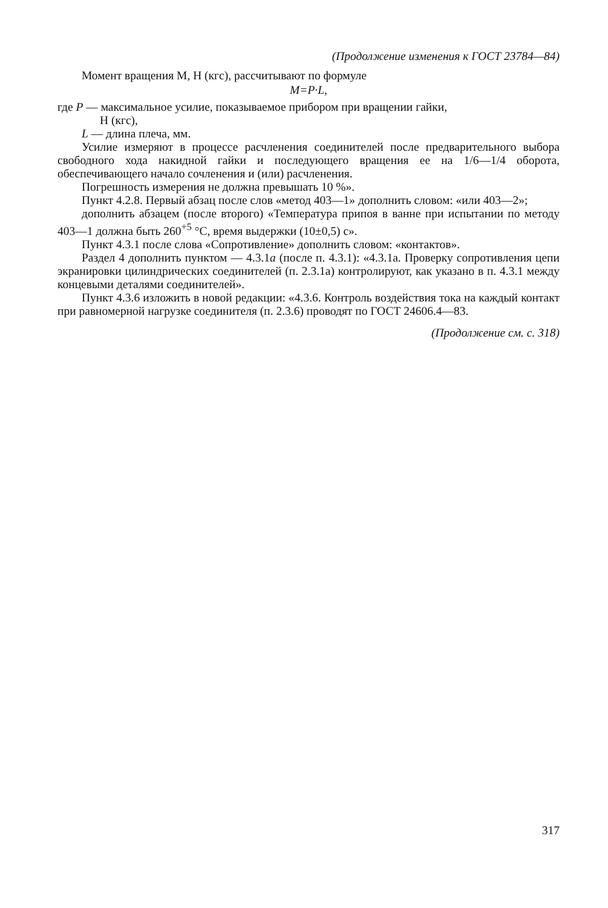(Продолжение изменения к ГОСТ 23784—84)
Момент вращения М, Н (кгс), рассчитывают по формуле
M=P·L,
где P — максимальное усилие, показываемое прибором при вращении гайки,
Н (кгс),
L — длина плеча, мм.
Усилие измеряют в процессе расчленения соединителей после предварительного выбора свободного хода накидной гайки и последующего вращения ее на 1/6—1/4 оборота, обеспечивающего начало сочленения и (или) расчленения.
Погрешность измерения не должна превышать 10 %».
Пункт 4.2.8. Первый абзац после слов «метод 403—1» дополнить словом: «или 403—2»;
дополнить абзацем (после второго) «Температура припоя в ванне при испытании по методу 403—1 должна быть 260<sup>+5</sup> °С, время выдержки (10±0,5) с».
Пункт 4.3.1 после слова «Сопротивление» дополнить словом: «контактов».
Раздел 4 дополнить пунктом — 4.3.1а (после п. 4.3.1): «4.3.1а. Проверку сопротивления цепи экранировки цилиндрических соединителей (п. 2.3.1а) контролируют, как указано в п. 4.3.1 между концевыми деталями соединителей».
Пункт 4.3.6 изложить в новой редакции: «4.3.6. Контроль воздействия тока на каждый контакт при равномерной нагрузке соединителя (п. 2.3.6) проводят по ГОСТ 24606.4—83.
(Продолжение см. с. 318)
317